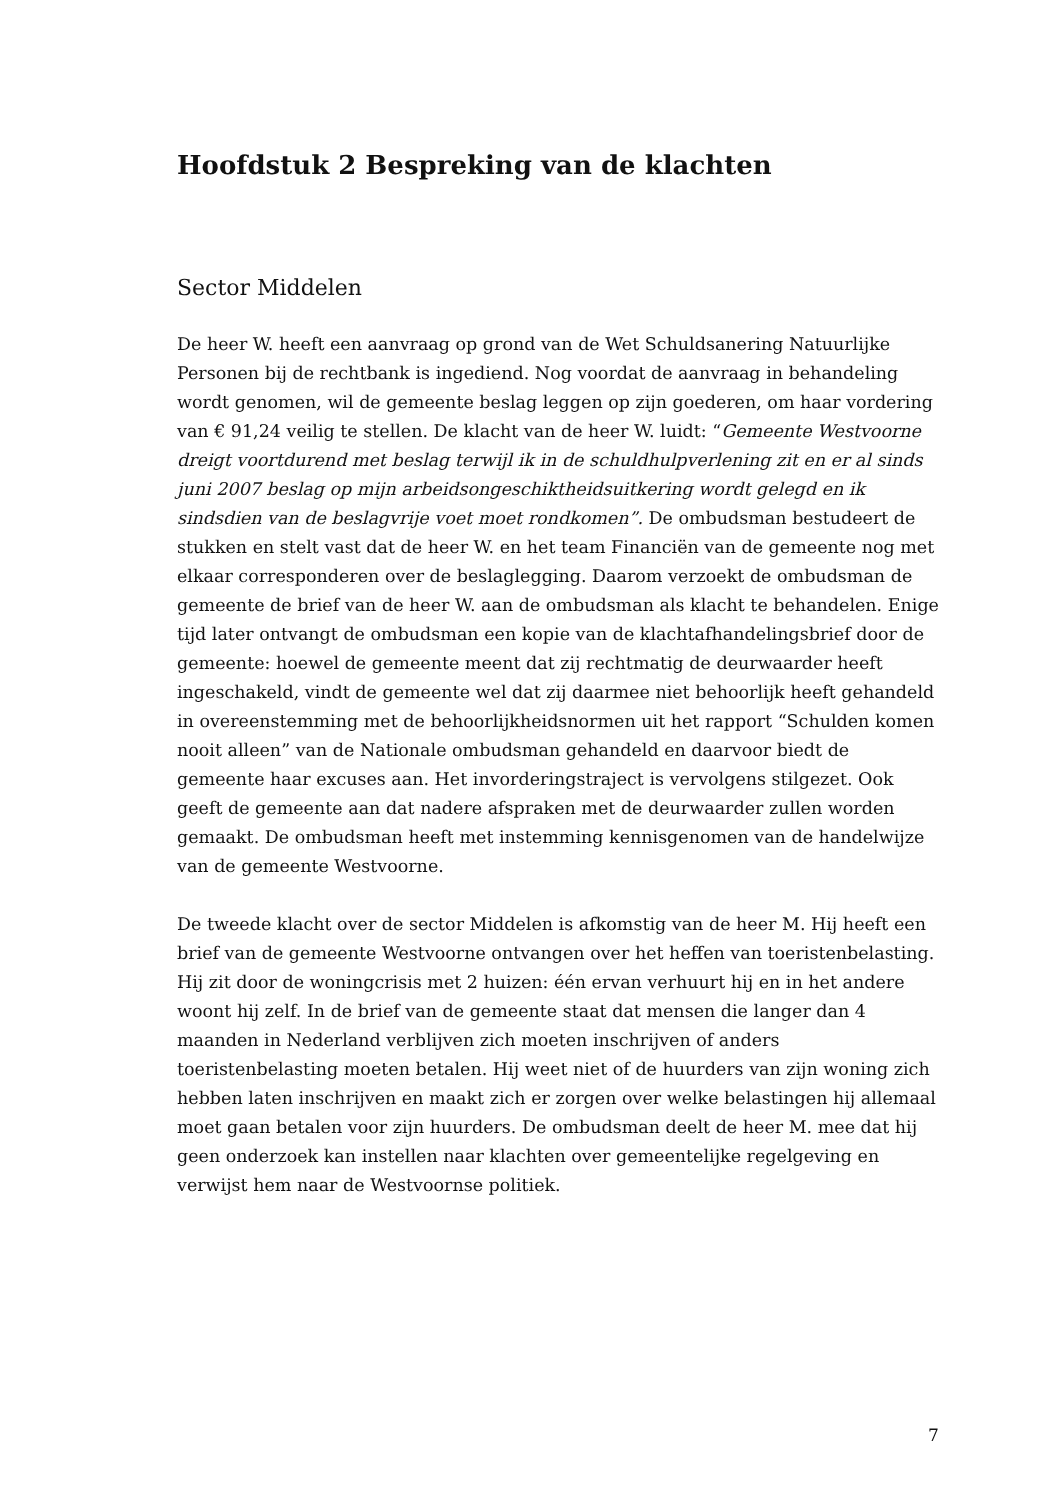Hoofdstuk 2 Bespreking van de klachten
Sector Middelen
De heer W. heeft een aanvraag op grond van de Wet Schuldsanering Natuurlijke Personen bij de rechtbank is ingediend. Nog voordat de aanvraag in behandeling wordt genomen, wil de gemeente beslag leggen op zijn goederen, om haar vordering van € 91,24 veilig te stellen. De klacht van de heer W. luidt: “Gemeente Westvoorne dreigt voortdurend met beslag terwijl ik in de schuldhulpverlening zit en er al sinds juni 2007 beslag op mijn arbeidsongeschiktheidsuitkering wordt gelegd en ik sindsdien van de beslagvrije voet moet rondkomen”. De ombudsman bestudeert de stukken en stelt vast dat de heer W. en het team Financiën van de gemeente nog met elkaar corresponderen over de beslaglegging. Daarom verzoekt de ombudsman de gemeente de brief van de heer W. aan de ombudsman als klacht te behandelen. Enige tijd later ontvangt de ombudsman een kopie van de klachtafhandelingsbrief door de gemeente: hoewel de gemeente meent dat zij rechtmatig de deurwaarder heeft ingeschakeld, vindt de gemeente wel dat zij daarmee niet behoorlijk heeft gehandeld in overeenstemming met de behoorlijkheidsnormen uit het rapport “Schulden komen nooit alleen” van de Nationale ombudsman gehandeld en daarvoor biedt de gemeente haar excuses aan. Het invorderingstraject is vervolgens stilgezet. Ook geeft de gemeente aan dat nadere afspraken met de deurwaarder zullen worden gemaakt. De ombudsman heeft met instemming kennisgenomen van de handelwijze van de gemeente Westvoorne.
De tweede klacht over de sector Middelen is afkomstig van de heer M. Hij heeft een brief van de gemeente Westvoorne ontvangen over het heffen van toeristenbelasting. Hij zit door de woningcrisis met 2 huizen: één ervan verhuurt hij en in het andere woont hij zelf. In de brief van de gemeente staat dat mensen die langer dan 4 maanden in Nederland verblijven zich moeten inschrijven of anders toeristenbelasting moeten betalen. Hij weet niet of de huurders van zijn woning zich hebben laten inschrijven en maakt zich er zorgen over welke belastingen hij allemaal moet gaan betalen voor zijn huurders. De ombudsman deelt de heer M. mee dat hij geen onderzoek kan instellen naar klachten over gemeentelijke regelgeving en verwijst hem naar de Westvoornse politiek.
7